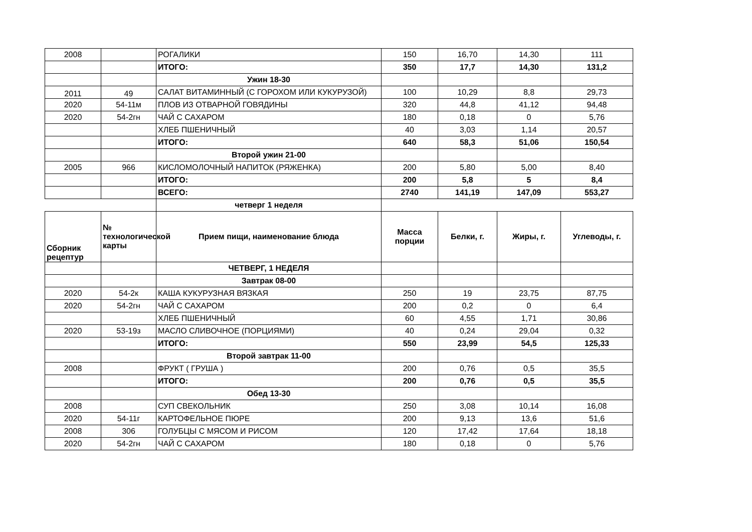| 2008 | | РОГАЛИКИ | 150 | 16,70 | 14,30 | 111 |
| | | ИТОГО: | 350 | 17,7 | 14,30 | 131,2 |
| | | Ужин 18-30 | | | | |
| 2011 | 49 | САЛАТ ВИТАМИННЫЙ (С ГОРОХОМ ИЛИ КУКУРУЗОЙ) | 100 | 10,29 | 8,8 | 29,73 |
| 2020 | 54-11м | ПЛОВ ИЗ ОТВАРНОЙ ГОВЯДИНЫ | 320 | 44,8 | 41,12 | 94,48 |
| 2020 | 54-2гн | ЧАЙ С САХАРОМ | 180 | 0,18 | 0 | 5,76 |
| | | ХЛЕБ ПШЕНИЧНЫЙ | 40 | 3,03 | 1,14 | 20,57 |
| | | ИТОГО: | 640 | 58,3 | 51,06 | 150,54 |
| | | Второй ужин 21-00 | | | | |
| 2005 | 966 | КИСЛОМОЛОЧНЫЙ НАПИТОК (РЯЖЕНКА) | 200 | 5,80 | 5,00 | 8,40 |
| | | ИТОГО: | 200 | 5,8 | 5 | 8,4 |
| | | ВСЕГО: | 2740 | 141,19 | 147,09 | 553,27 |
| | | четверг 1 неделя | | | | |
| Сборник рецептур | № технологической карты | Прием пищи, наименование блюда | Масса порции | Белки, г. | Жиры, г. | Углеводы, г. |
| | | ЧЕТВЕРГ, 1 НЕДЕЛЯ | | | | |
| | | Завтрак 08-00 | | | | |
| 2020 | 54-2к | КАША КУКУРУЗНАЯ ВЯЗКАЯ | 250 | 19 | 23,75 | 87,75 |
| 2020 | 54-2гн | ЧАЙ С САХАРОМ | 200 | 0,2 | 0 | 6,4 |
| | | ХЛЕБ ПШЕНИЧНЫЙ | 60 | 4,55 | 1,71 | 30,86 |
| 2020 | 53-19з | МАСЛО СЛИВОЧНОЕ (ПОРЦИЯМИ) | 40 | 0,24 | 29,04 | 0,32 |
| | | ИТОГО: | 550 | 23,99 | 54,5 | 125,33 |
| | | Второй завтрак 11-00 | | | | |
| 2008 | | ФРУКТ ( ГРУША ) | 200 | 0,76 | 0,5 | 35,5 |
| | | ИТОГО: | 200 | 0,76 | 0,5 | 35,5 |
| | | Обед 13-30 | | | | |
| 2008 | | СУП СВЕКОЛЬНИК | 250 | 3,08 | 10,14 | 16,08 |
| 2020 | 54-11г | КАРТОФЕЛЬНОЕ ПЮРЕ | 200 | 9,13 | 13,6 | 51,6 |
| 2008 | 306 | ГОЛУБЦЫ С МЯСОМ И РИСОМ | 120 | 17,42 | 17,64 | 18,18 |
| 2020 | 54-2гн | ЧАЙ С САХАРОМ | 180 | 0,18 | 0 | 5,76 |